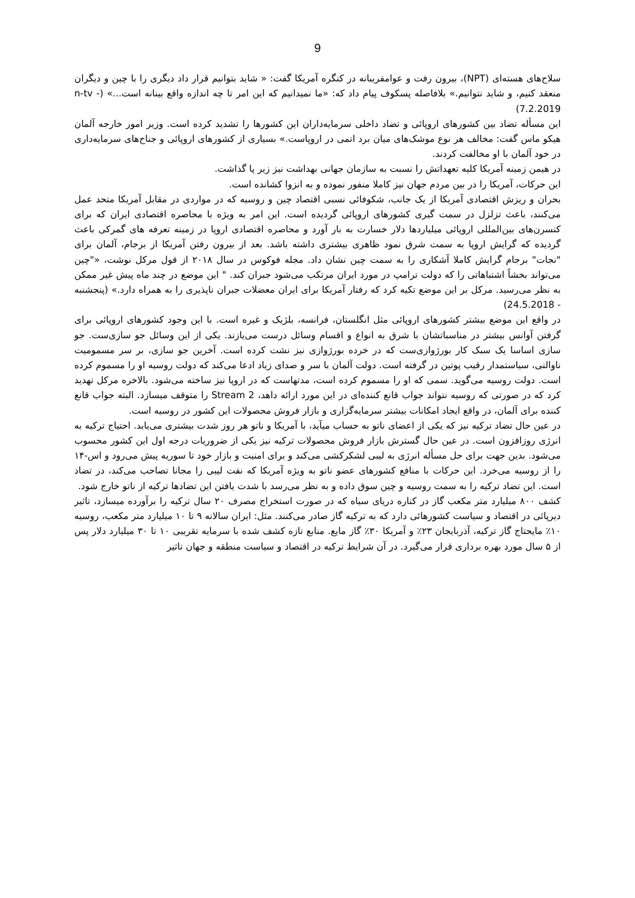9
سلاح‌های هسته‌ای (NPT)، بیرون رفت و عوامفریبانه در کنگره آمریکا گفت: « شاید بتوانیم قرار داد دیگری را با چین و دیگران منعقد کنیم، و شاید نتوانیم.» بلافاصله پسکوف پیام داد که: «ما نمیدانیم که این امر تا چه اندازه واقع بینانه است...» (n-tv - 7.2.2019)
این مسأله تضاد بین کشورهای اروپائی و تضاد داخلی سرمایه‌داران این کشورها را تشدید کرده است. وزیر امور خارجه آلمان هیکو ماس گفت: مخالف هر نوع موشک‌های میان برد اتمی در اروپاست.» بسیاری از کشورهای اروپائی و جناح‌های سرمایه‌داری در خود آلمان با او مخالفت کردند.
در هیمن زمینه آمریکا کلیه تعهداتش را نسبت به سازمان جهانی بهداشت نیز زیر پا گذاشت.
این حرکات، آمریکا را در بین مردم جهان نیز کاملا منفور نموده و به انزوا کشانده است.
بحران و ریزش اقتصادی آمریکا از یک جانب، شکوفائی نسبی اقتصاد چین و روسیه که در مواردی در مقابل آمریکا متحد عمل می‌کنند، باعث تزلزل در سمت گیری کشورهای اروپائی گردیده است. این امر به ویژه با محاصره اقتصادی ایران که برای کنسرن‌های بین‌المللی اروپائی میلیاردها دلار خسارت به بار آورد و محاصره اقتصادی اروپا در زمینه تعرفه های گمرکی باعث گردیده که گرایش اروپا به سمت شرق نمود ظاهری بیشتری داشته باشد. بعد از بیرون رفتن آمریکا از برجام، آلمان برای "نجات" برجام گرایش کاملا آشکاری را به سمت چین نشان داد. مجله فوکوس در سال ۲۰۱۸ از قول مرکل نوشت، «"چین می‌تواند بخشاً اشتباهاتی را که دولت ترامپ در مورد ایران مرتکب می‌شود جبران کند. " این موضع در چند ماه پیش غیر ممکن به نظر می‌رسید. مرکل بر این موضع تکیه کرد که رفتار آمریکا برای ایران معضلات جبران ناپذیری را به همراه دارد.» (پنجشنبه - 24.5.2018)
در واقع این موضع بیشتر کشورهای اروپائی مثل انگلستان، فرانسه، بلژیک و غیره است. با این وجود کشورهای اروپائی برای گرفتن آوانس بیشتر در مناسباتشان با شرق به انواع و اقسام وسائل درست می‌یازند. یکی از این وسائل جو سازی‌ست. جو سازی اساسا یک سبک کار بورژوازی‌ست که در خرده بورژوازی نیز نشت کرده است. آخرین جو سازی، بر سر مسمومیت ناوالنی، سیاستمدار رقیب پوتین در گرفته است. دولت آلمان با سر و صدای زیاد ادعا می‌کند که دولت روسیه او را مسموم کرده است. دولت روسیه می‌گوید. سمی که او را مسموم کرده است، مدتهاست که در اروپا نیز ساخته می‌شود. بالاخره مرکل تهدید کرد که در صورتی که روسیه نتواند جواب قانع کننده‌ای در این مورد ارائه داهد، Stream 2 را متوقف میسازد. البته جواب قانع کننده برای آلمان، در واقع ایجاد امکانات بیشتر سرمایه‌گزاری و بازار فروش محصولات این کشور در روسیه است.
در عین حال تضاد ترکیه نیز که یکی از اعضای ناتو به حساب میآید، با آمریکا و ناتو هر روز شدت بیشتری می‌یابد. احتیاج ترکیه به انرژی روزافزون است. در عین حال گسترش بازار فروش محصولات ترکیه نیز یکی از ضروریات درجه اول این کشور محسوب می‌شود. بدین جهت برای حل مسأله انرژی به لیبی لشکرکشی می‌کند و برای امنیت و بازار خود تا سوریه پیش می‌رود و اس-۱۴ را از روسیه می‌خرد. این حرکات با منافع کشورهای عضو ناتو به ویژه آمریکا که نفت لیبی را مجانا تصاحب می‌کند، در تضاد است. این تضاد ترکیه را به سمت روسیه و چین سوق داده و به نظر می‌رسد با شدت یافتن این تضادها ترکیه از ناتو خارج شود.
کشف ۸۰۰ میلیارد متر مکعب گاز در کناره دریای سیاه که در صورت استخراج مصرف ۲۰ سال ترکیه را برآورده میسازد، تاثیر دیرپائی در اقتصاد و سیاست کشورهائی دارد که به ترکیه گاز صادر می‌کنند. مثل: ایران سالانه ۹ تا ۱۰ میلیارد متر مکعب، روسیه ۱۰٪ مایحتاج گاز ترکیه، آذربایجان ۲۳٪ و آمریکا ۳۰٪ گاز مایع. منابع تازه کشف شده با سرمایه تقریبی ۱۰ تا ۳۰ میلیارد دلار پس از ۵ سال مورد بهره برداری قرار می‌گیرد. در آن شرایط ترکیه در اقتصاد و سیاست منطقه و جهان تاثیر